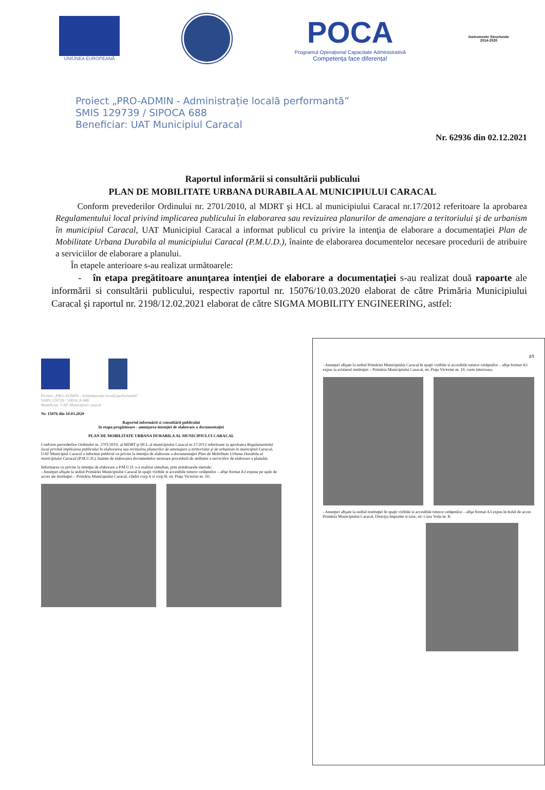UNIUNEA EUROPEANĂ
POCA
Programul Operațional Capacitate Administrativă
Competența face diferența!
Instrumente Structurale
2014-2020
Proiect „PRO-ADMIN - Administrație locală performantă”
SMIS 129739 / SIPOCA 688
Beneficiar: UAT Municipiul Caracal
Nr. 62936 din 02.12.2021
Raportul informării si consultării publicului
PLAN DE MOBILITATE URBANA DURABILA AL MUNICIPIULUI CARACAL
Conform prevederilor Ordinului nr. 2701/2010, al MDRT şi HCL al municipiului Caracal nr.17/2012 referitoare la aprobarea Regulamentului local privind implicarea publicului în elaborarea sau revizuirea planurilor de amenajare a teritoriului şi de urbanism în municipiul Caracal, UAT Municipiul Caracal a informat publicul cu privire la intenţia de elaborare a documentaţiei Plan de Mobilitate Urbana Durabila al municipiului Caracal (P.M.U.D.), înainte de elaborarea documentelor necesare procedurii de atribuire a serviciilor de elaborare a planului.
În etapele anterioare s-au realizat următoarele:
- în etapa pregătitoare anunţarea intenţiei de elaborare a documentaţiei s-au realizat două rapoarte ale informării si consultării publicului, respectiv raportul nr. 15076/10.03.2020 elaborat de către Primăria Municipiului Caracal şi raportul nr. 2198/12.02.2021 elaborat de către SIGMA MOBILITY ENGINEERING, astfel:
Proiect „PRO-ADMIN - Administrație locală performantă”
SMIS 129739 / SIPOCA 688
Beneficiar: UAT Municipiul Caracal
Nr. 15076 din 10.03.2020
Raportul informării si consultării publicului
în etapa pregătitoare - anunţarea intenţiei de elaborare a documentaţiei
PLAN DE MOBILITATE URBANA DURABILA AL MUNICIPIULUI CARACAL
Conform prevederilor Ordinului nr. 2701/2010, al MDRT şi HCL al municipiului Caracal nr.17/2012 referitoare la aprobarea Regulamentului local privind implicarea publicului în elaborarea sau revizuirea planurilor de amenajare a teritoriului şi de urbanism în municipiul Caracal, UAT Municipiul Caracal a informat publicul cu privire la intenţia de elaborare a documentaţiei Plan de Mobilitate Urbana Durabila al municipiului Caracal (P.M.U.D.), înainte de elaborarea documentelor necesare procedurii de atribuire a serviciilor de elaborare a planului.
Informarea cu privire la intenţia de elaborare a P.M.U.D. s-a realizat simultan, prin următoarele metode:
- Anunţuri afişate la sediul Primăriei Municipiului Caracal în spaţii vizibile si accesibile tuturor cetăţenilor – afişe format A3 expuse pe uşile de acces ale instituţiei – Primăria Municipiului Caracal, clădiri corp A si corp B, str. Piaţa Victoriei nr. 10;
2/5
- Anunţuri afişate la sediul Primăriei Municipiului Caracal în spaţii vizibile si accesibile tuturor cetăţenilor – afişe format A3 expus la avizierul instituţiei – Primăria Municipiului Caracal, str. Piaţa Victoriei nr. 10, curte interioara;
- Anunţuri afişate la sediul instituţiei în spaţii vizibile si accesibile tuturor cetăţenilor – afişe format A3 expus în holul de acces Primăria Municipiului Caracal, Direcţia Impozite si taxe, str. Cuza Voda nr. 8;